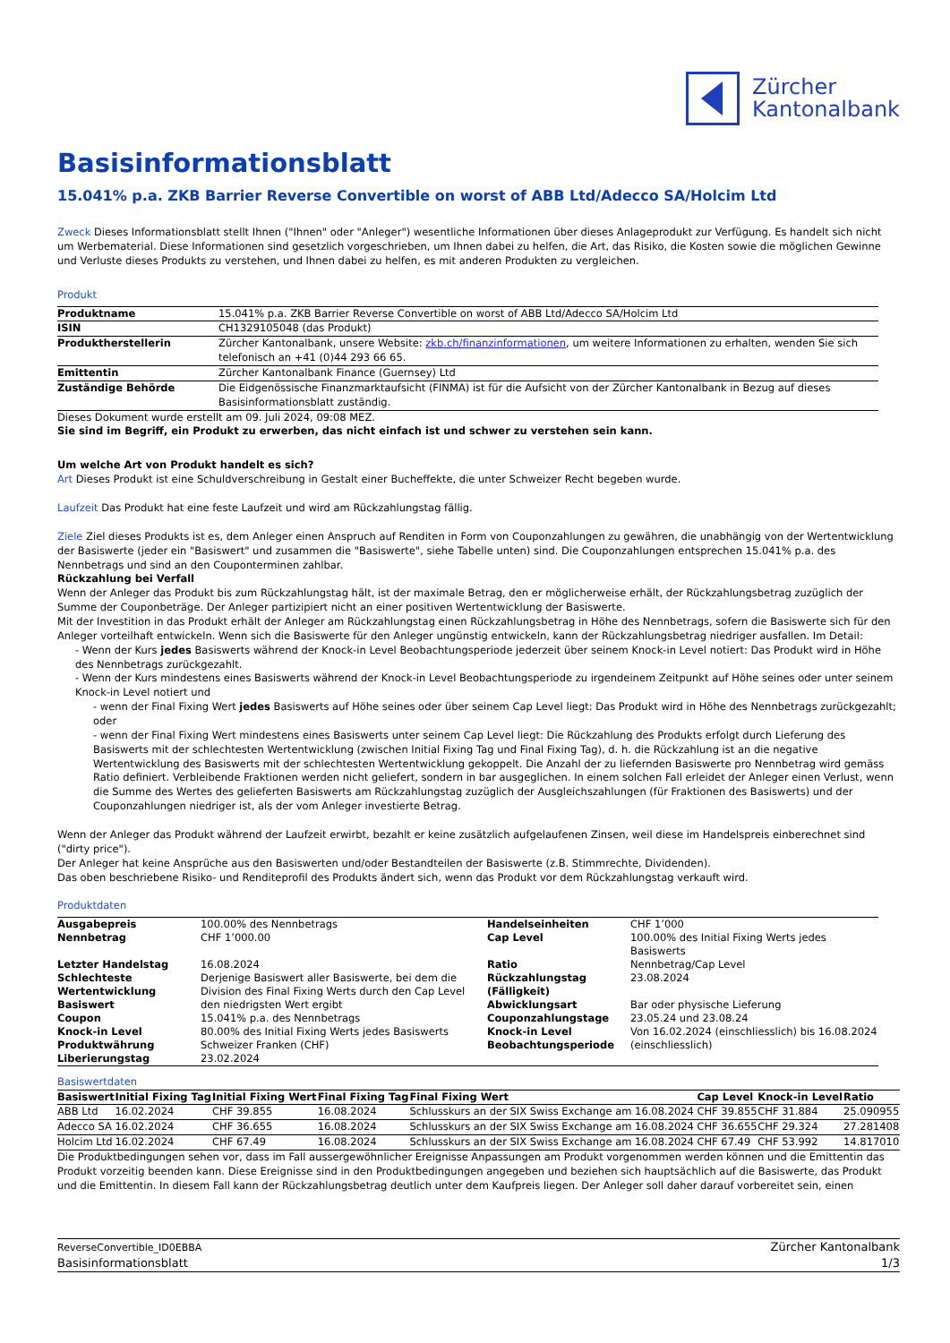Zürcher
Kantonalbank
Basisinformationsblatt
15.041% p.a. ZKB Barrier Reverse Convertible on worst of ABB Ltd/Adecco SA/Holcim Ltd
Zweck Dieses Informationsblatt stellt Ihnen ("Ihnen" oder "Anleger") wesentliche Informationen über dieses Anlageprodukt zur Verfügung. Es handelt sich nicht um Werbematerial. Diese Informationen sind gesetzlich vorgeschrieben, um Ihnen dabei zu helfen, die Art, das Risiko, die Kosten sowie die möglichen Gewinne und Verluste dieses Produkts zu verstehen, und Ihnen dabei zu helfen, es mit anderen Produkten zu vergleichen.
Produkt
| Produktname | 15.041% p.a. ZKB Barrier Reverse Convertible on worst of ABB Ltd/Adecco SA/Holcim Ltd |
| ISIN | CH1329105048 (das Produkt) |
| Produktherstellerin | Zürcher Kantonalbank, unsere Website: zkb.ch/finanzinformationen , um weitere Informationen zu erhalten, wenden Sie sich telefonisch an +41 (0)44 293 66 65. |
| Emittentin | Zürcher Kantonalbank Finance (Guernsey) Ltd |
| Zuständige Behörde | Die Eidgenössische Finanzmarktaufsicht (FINMA) ist für die Aufsicht von der Zürcher Kantonalbank in Bezug auf dieses Basisinformationsblatt zuständig. |
Dieses Dokument wurde erstellt am 09. Juli 2024, 09:08 MEZ.
Sie sind im Begriff, ein Produkt zu erwerben, das nicht einfach ist und schwer zu verstehen sein kann.
Um welche Art von Produkt handelt es sich?
Art Dieses Produkt ist eine Schuldverschreibung in Gestalt einer Bucheffekte, die unter Schweizer Recht begeben wurde.
Laufzeit Das Produkt hat eine feste Laufzeit und wird am Rückzahlungstag fällig.
Ziele Ziel dieses Produkts ist es, dem Anleger einen Anspruch auf Renditen in Form von Couponzahlungen zu gewähren, die unabhängig von der Wertentwicklung der Basiswerte (jeder ein "Basiswert" und zusammen die "Basiswerte", siehe Tabelle unten) sind. Die Couponzahlungen entsprechen 15.041% p.a. des Nennbetrags und sind an den Couponterminen zahlbar.
Rückzahlung bei Verfall
Wenn der Anleger das Produkt bis zum Rückzahlungstag hält, ist der maximale Betrag, den er möglicherweise erhält, der Rückzahlungsbetrag zuzüglich der Summe der Couponbeträge. Der Anleger partizipiert nicht an einer positiven Wertentwicklung der Basiswerte.
Mit der Investition in das Produkt erhält der Anleger am Rückzahlungstag einen Rückzahlungsbetrag in Höhe des Nennbetrags, sofern die Basiswerte sich für den Anleger vorteilhaft entwickeln. Wenn sich die Basiswerte für den Anleger ungünstig entwickeln, kann der Rückzahlungsbetrag niedriger ausfallen. Im Detail:
- Wenn der Kurs jedes Basiswerts während der Knock-in Level Beobachtungsperiode jederzeit über seinem Knock-in Level notiert: Das Produkt wird in Höhe des Nennbetrags zurückgezahlt.
- Wenn der Kurs mindestens eines Basiswerts während der Knock-in Level Beobachtungsperiode zu irgendeinem Zeitpunkt auf Höhe seines oder unter seinem Knock-in Level notiert und
- wenn der Final Fixing Wert jedes Basiswerts auf Höhe seines oder über seinem Cap Level liegt: Das Produkt wird in Höhe des Nennbetrags zurückgezahlt; oder
- wenn der Final Fixing Wert mindestens eines Basiswerts unter seinem Cap Level liegt: Die Rückzahlung des Produkts erfolgt durch Lieferung des Basiswerts mit der schlechtesten Wertentwicklung (zwischen Initial Fixing Tag und Final Fixing Tag), d. h. die Rückzahlung ist an die negative Wertentwicklung des Basiswerts mit der schlechtesten Wertentwicklung gekoppelt. Die Anzahl der zu liefernden Basiswerte pro Nennbetrag wird gemäss Ratio definiert. Verbleibende Fraktionen werden nicht geliefert, sondern in bar ausgeglichen. In einem solchen Fall erleidet der Anleger einen Verlust, wenn die Summe des Wertes des gelieferten Basiswerts am Rückzahlungstag zuzüglich der Ausgleichszahlungen (für Fraktionen des Basiswerts) und der Couponzahlungen niedriger ist, als der vom Anleger investierte Betrag.
Wenn der Anleger das Produkt während der Laufzeit erwirbt, bezahlt er keine zusätzlich aufgelaufenen Zinsen, weil diese im Handelspreis einberechnet sind ("dirty price").
Der Anleger hat keine Ansprüche aus den Basiswerten und/oder Bestandteilen der Basiswerte (z.B. Stimmrechte, Dividenden).
Das oben beschriebene Risiko- und Renditeprofil des Produkts ändert sich, wenn das Produkt vor dem Rückzahlungstag verkauft wird.
Produktdaten
| Ausgabepreis | 100.00% des Nennbetrags | Handelseinheiten | CHF 1’000 |
| Nennbetrag | CHF 1’000.00 | Cap Level | 100.00% des Initial Fixing Werts jedes Basiswerts |
| Letzter Handelstag | 16.08.2024 | Ratio | Nennbetrag/Cap Level |
| Schlechteste Wertentwicklung Basiswert | Derjenige Basiswert aller Basiswerte, bei dem die Division des Final Fixing Werts durch den Cap Level den niedrigsten Wert ergibt | Rückzahlungstag (Fälligkeit) Abwicklungsart | 23.08.2024 Bar oder physische Lieferung |
| Coupon | 15.041% p.a. des Nennbetrags | Couponzahlungstage | 23.05.24 und 23.08.24 |
| Knock-in Level | 80.00% des Initial Fixing Werts jedes Basiswerts | Knock-in Level Beobachtungsperiode | Von 16.02.2024 (einschliesslich) bis 16.08.2024 (einschliesslich) |
| Produktwährung | Schweizer Franken (CHF) | | |
| Liberierungstag | 23.02.2024 | | |
Basiswertdaten
| Basiswert | Initial Fixing Tag | Initial Fixing Wert | Final Fixing Tag | Final Fixing Wert | Cap Level | Knock-in Level | Ratio |
| --- | --- | --- | --- | --- | --- | --- | --- |
| ABB Ltd | 16.02.2024 | CHF 39.855 | 16.08.2024 | Schlusskurs an der SIX Swiss Exchange am 16.08.2024 | CHF 39.855 | CHF 31.884 | 25.090955 |
| Adecco SA | 16.02.2024 | CHF 36.655 | 16.08.2024 | Schlusskurs an der SIX Swiss Exchange am 16.08.2024 | CHF 36.655 | CHF 29.324 | 27.281408 |
| Holcim Ltd | 16.02.2024 | CHF 67.49 | 16.08.2024 | Schlusskurs an der SIX Swiss Exchange am 16.08.2024 | CHF 67.49 | CHF 53.992 | 14.817010 |
Die Produktbedingungen sehen vor, dass im Fall aussergewöhnlicher Ereignisse Anpassungen am Produkt vorgenommen werden können und die Emittentin das Produkt vorzeitig beenden kann. Diese Ereignisse sind in den Produktbedingungen angegeben und beziehen sich hauptsächlich auf die Basiswerte, das Produkt und die Emittentin. In diesem Fall kann der Rückzahlungsbetrag deutlich unter dem Kaufpreis liegen. Der Anleger soll daher darauf vorbereitet sein, einen
ReverseConvertible_ID0EBBA
Basisinformationsblatt
Zürcher Kantonalbank
1/3